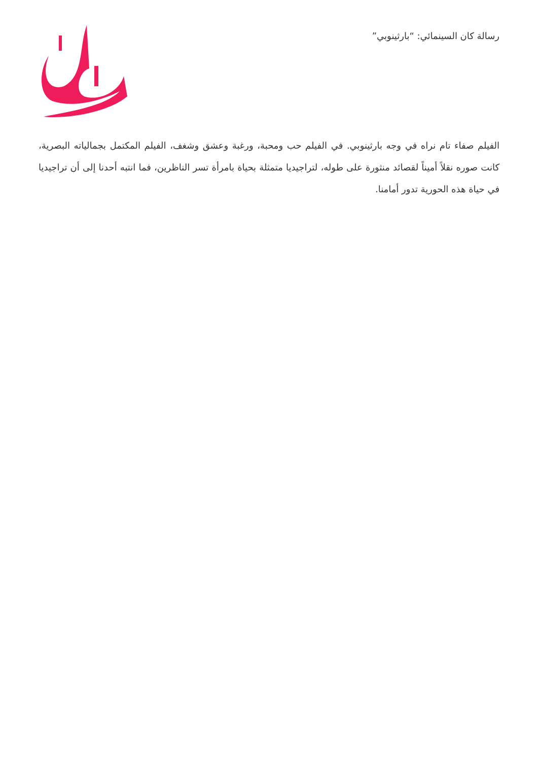رسالة كان السينمائي: “بارثينوبي”
الفيلم صفاء تام نراه في وجه بارثينوبي. في الفيلم حب ومحبة، ورغبة وعشق وشغف، الفيلم المكتمل بجمالياته البصرية، كانت صوره نقلاً أميناً لقصائد منثورة على طوله، لتراجيديا متمثلة بحياة بامرأة تسر الناظرين، فما انتبه أحدنا إلى أن تراجيديا في حياة هذه الحورية تدور أمامنا.